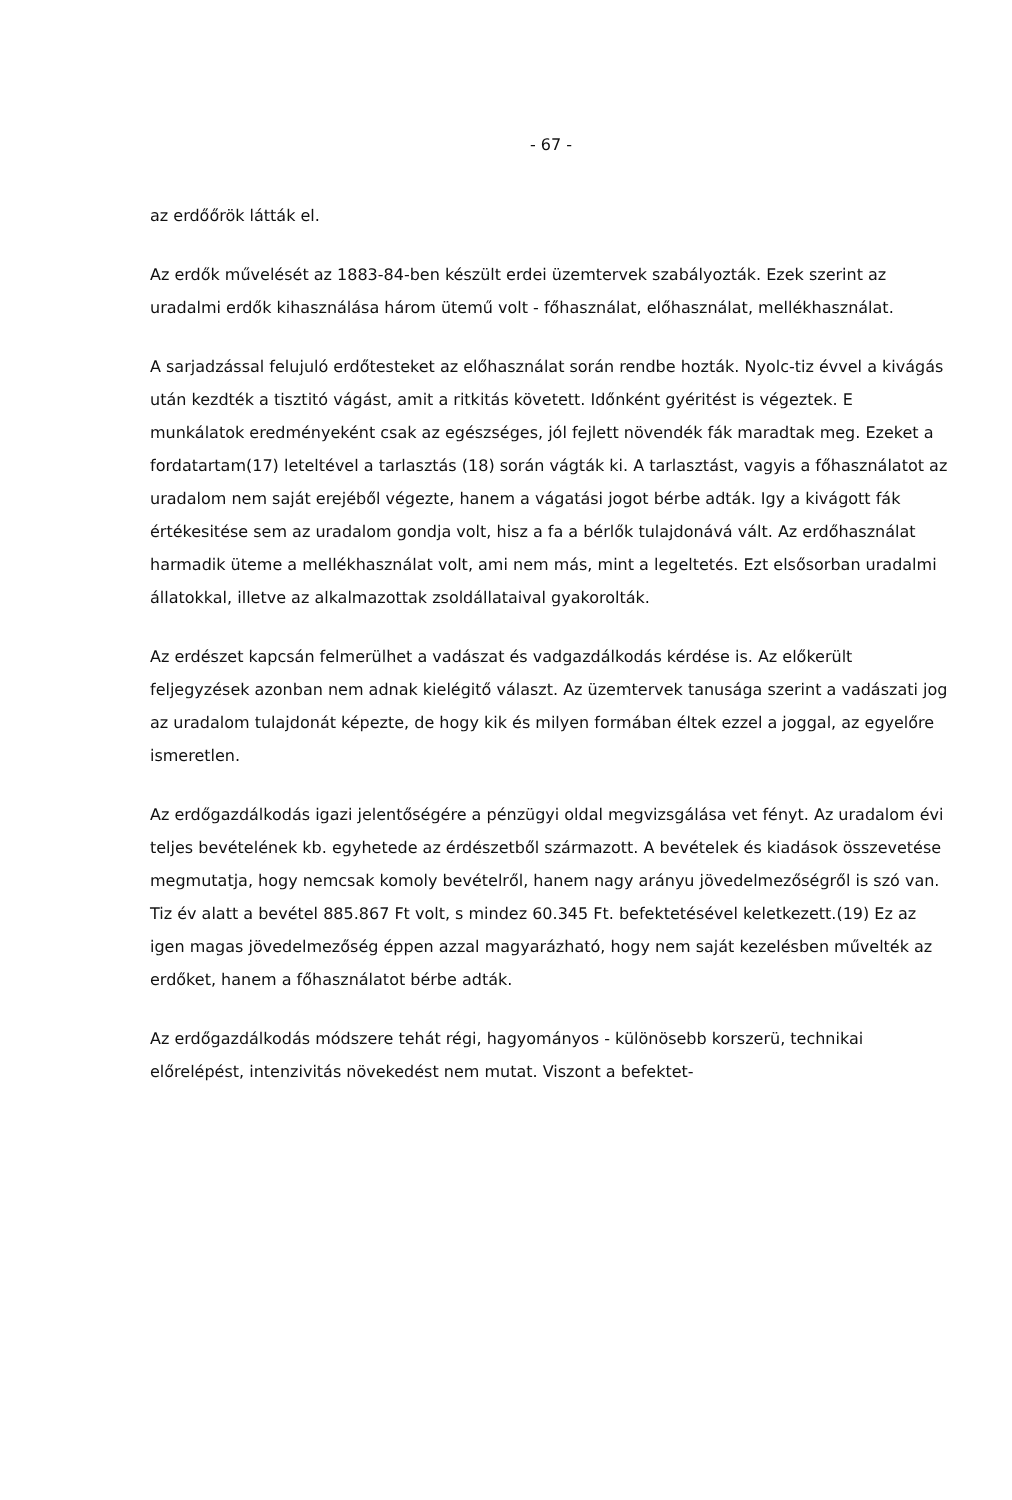- 67 -
az erdőőrök látták el.
Az erdők művelését az 1883-84-ben készült erdei üzemtervek szabályozták. Ezek szerint az uradalmi erdők kihasználása három ütemű volt - főhasználat, előhasználat, mellékhasználat.
A sarjadzással felujuló erdőtesteket az előhasználat során rendbe hozták. Nyolc-tiz évvel a kivágás után kezdték a tisztitó vágást, amit a ritkitás követett. Időnként gyéritést is végeztek. E munkálatok eredményeként csak az egészséges, jól fejlett növendék fák maradtak meg. Ezeket a fordatartam(17) leteltével a tarlasztás (18) során vágták ki. A tarlasztást, vagyis a főhasználatot az uradalom nem saját erejéből végezte, hanem a vágatási jogot bérbe adták. Igy a kivágott fák értékesitése sem az uradalom gondja volt, hisz a fa a bérlők tulajdonává vált. Az erdőhasználat harmadik üteme a mellékhasználat volt, ami nem más, mint a legeltetés. Ezt elsősorban uradalmi állatokkal, illetve az alkalmazottak zsoldállataival gyakorolták.
Az erdészet kapcsán felmerülhet a vadászat és vadgazdálkodás kérdése is. Az előkerült feljegyzések azonban nem adnak kielégitő választ. Az üzemtervek tanusága szerint a vadászati jog az uradalom tulajdonát képezte, de hogy kik és milyen formában éltek ezzel a joggal, az egyelőre ismeretlen.
Az erdőgazdálkodás igazi jelentőségére a pénzügyi oldal megvizsgálása vet fényt. Az uradalom évi teljes bevételének kb. egyhetede az érdészetből származott. A bevételek és kiadások összevetése megmutatja, hogy nemcsak komoly bevételről, hanem nagy arányu jövedelmezőségről is szó van. Tiz év alatt a bevétel 885.867 Ft volt, s mindez 60.345 Ft. befektetésével keletkezett.(19) Ez az igen magas jövedelmezőség éppen azzal magyarázható, hogy nem saját kezelésben művelték az erdőket, hanem a főhasználatot bérbe adták.
Az erdőgazdálkodás módszere tehát régi, hagyományos - különösebb korszerü, technikai előrelépést, intenzivitás növekedést nem mutat. Viszont a befektet-